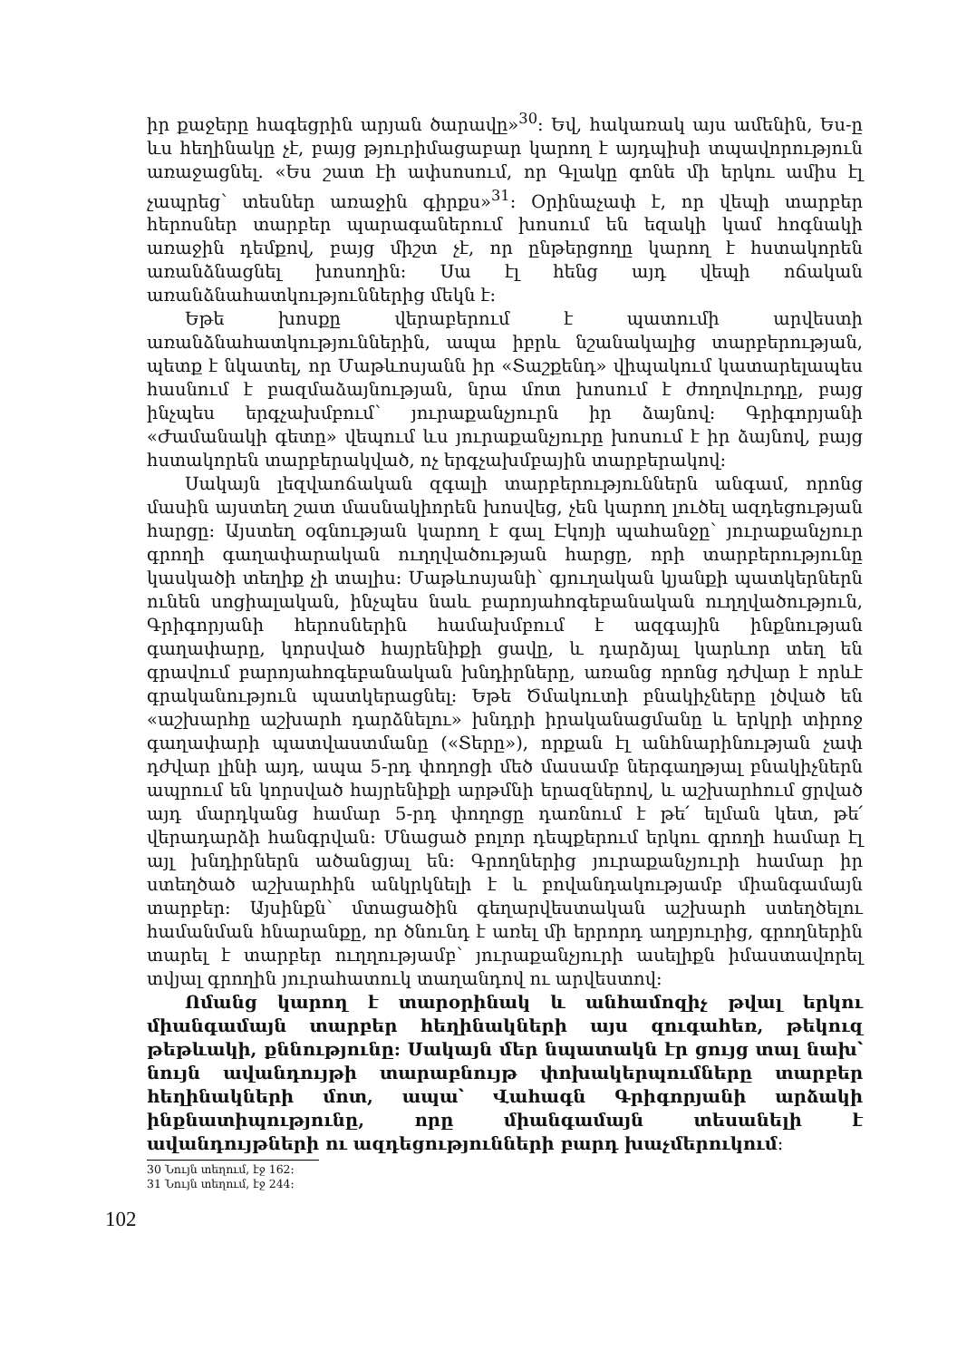իր քաջերը հագեցրին արյան ծարավը»<sup>30</sup>: Եվ, հակառակ այս ամենին, Ես-ը ևս հեղինակը չէ, բայց թյուրիմացաբար կարող է այդպիսի տպավորություն առաջացնել. «Ես շատ էի ափսոսում, որ Գլակը գոնե մի երկու ամիս էլ չապրեց՝ տեսներ առաջին գիրքս»<sup>31</sup>: Օրինաչափ է, որ վեպի տարբեր հերոսներ տարբեր պարագաներում խոսում են եզակի կամ հոգնակի առաջին դեմքով, բայց միշտ չէ, որ ընթերցողը կարող է հստակորեն առանձնացնել խոսողին: Սա էլ հենց այդ վեպի ոճական առանձնահատկություններից մեկն է:
Եթե խոսքը վերաբերում է պատումի արվեստի առանձնահատկություններին, ապա իբրև նշանակալից տարբերության, պետք է նկատել, որ Մաթևոսյանն իր «Տաշքենդ» վիպակում կատարելապես հասնում է բազմաձայնության, նրա մոտ խոսում է ժողովուրդը, բայց ինչպես երգչախմբում՝ յուրաքանչյուրն իր ձայնով: Գրիգորյանի «Ժամանակի գետը» վեպում ևս յուրաքանչյուրը խոսում է իր ձայնով, բայց հստակորեն տարբերակված, ոչ երգչախմբային տարբերակով:
Սակայն լեզվաոճական զգալի տարբերություններն անգամ, որոնց մասին այստեղ շատ մասնակիորեն խոսվեց, չեն կարող լուծել ազդեցության հարցը: Այստեղ օգնության կարող է գալ Էկոյի պահանջը՝ յուրաքանչյուր գրողի գաղափարական ուղղվածության հարցը, որի տարբերությունը կասկածի տեղիք չի տալիս: Մաթևոսյանի՝ գյուղական կյանքի պատկերներն ունեն սոցիալական, ինչպես նաև բարոյահոգեբանական ուղղվածություն, Գրիգորյանի հերոսներին համախմբում է ազգային ինքնության գաղափարը, կորսված հայրենիքի ցավը, և դարձյալ կարևոր տեղ են գրավում բարոյահոգեբանական խնդիրները, առանց որոնց դժվար է որևէ գրականություն պատկերացնել: Եթե Ծմակուտի բնակիչները լծված են «աշխարհը աշխարհ դարձնելու» խնդրի իրականացմանը և երկրի տիրոջ գաղափարի պատվաստմանը («Տերը»), որքան էլ անհնարինության չափ դժվար լինի այդ, ապա 5-րդ փողոցի մեծ մասամբ ներգաղթյալ բնակիչներն ապրում են կորսված հայրենիքի արթմնի երազներով, և աշխարհում ցրված այդ մարդկանց համար 5-րդ փողոցը դառնում է թե՛ ելման կետ, թե՛ վերադարձի հանգրվան: Մնացած բոլոր դեպքերում երկու գրողի համար էլ այլ խնդիրներն ածանցյալ են: Գրողներից յուրաքանչյուրի համար իր ստեղծած աշխարհին անկրկնելի է և բովանդակությամբ միանգամայն տարբեր: Այսինքն՝ մտացածին գեղարվեստական աշխարհ ստեղծելու համանման հնարանքը, որ ծնունդ է առել մի երրորդ աղբյուրից, գրողներին տարել է տարբեր ուղղությամբ՝ յուրաքանչյուրի ասելիքն իմաստավորել տվյալ գրողին յուրահատուկ տաղանդով ու արվեստով:
Ոմանց կարող է տարօրինակ և անհամոզիչ թվալ երկու միանգամայն տարբեր հեղինակների այս զուգահեռ, թեկուզ թեթևակի, քննությունը: Սակայն մեր նպատակն էր ցույց տալ նախ՝ նույն ավանդույթի տարաբնույթ փոխակերպումները տարբեր հեղինակների մոտ, ապա՝ Վահագն Գրիգորյանի արձակի ինքնատիպությունը, որը միանգամայն տեսանելի է ավանդույթների ու ազդեցությունների բարդ խաչմերուկում:
30 Նույն տեղում, էջ 162:
31 Նույն տեղում, էջ 244:
102